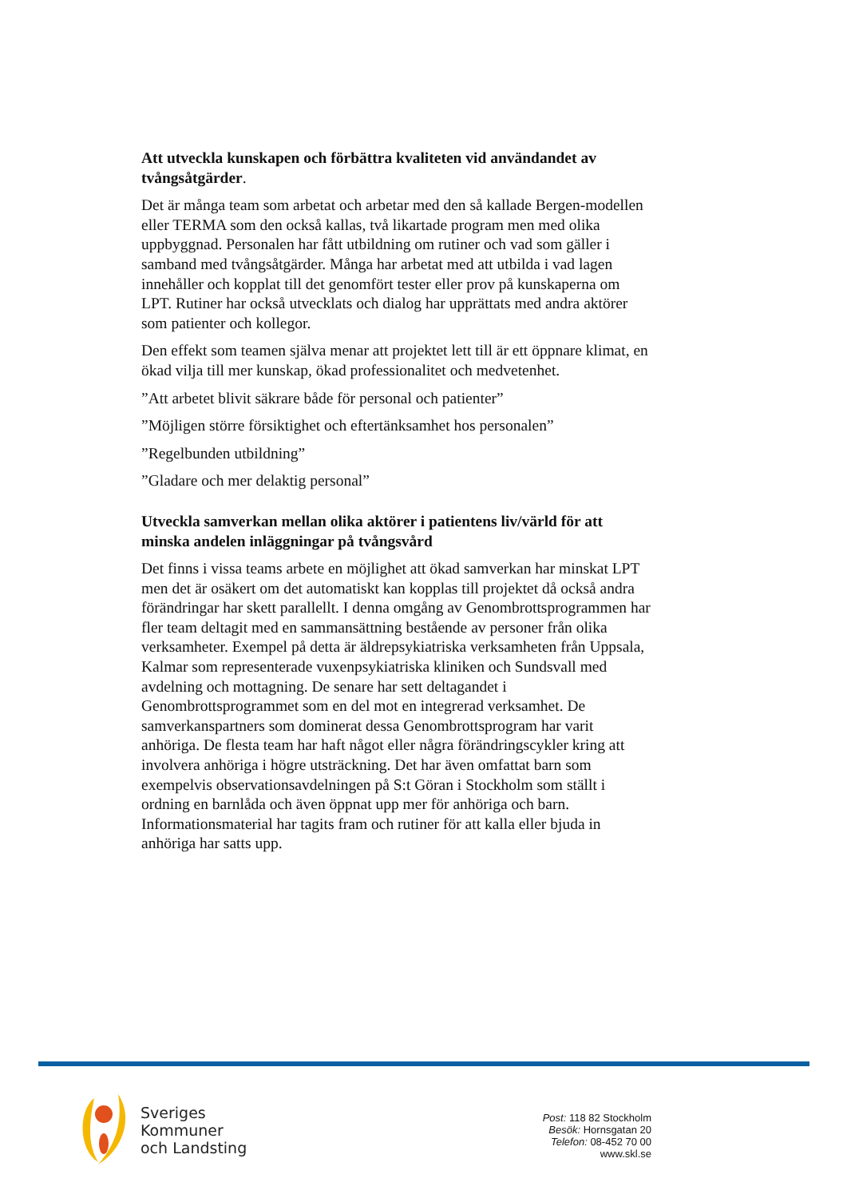Att utveckla kunskapen och förbättra kvaliteten vid användandet av tvångsåtgärder.
Det är många team som arbetat och arbetar med den så kallade Bergen-modellen eller TERMA som den också kallas, två likartade program men med olika uppbyggnad. Personalen har fått utbildning om rutiner och vad som gäller i samband med tvångsåtgärder. Många har arbetat med att utbilda i vad lagen innehåller och kopplat till det genomfört tester eller prov på kunskaperna om LPT. Rutiner har också utvecklats och dialog har upprättats med andra aktörer som patienter och kollegor.
Den effekt som teamen själva menar att projektet lett till är ett öppnare klimat, en ökad vilja till mer kunskap, ökad professionalitet och medvetenhet.
”Att arbetet blivit säkrare både för personal och patienter”
”Möjligen större försiktighet och eftertänksamhet hos personalen”
”Regelbunden utbildning”
”Gladare och mer delaktig personal”
Utveckla samverkan mellan olika aktörer i patientens liv/värld för att minska andelen inläggningar på tvångsvård
Det finns i vissa teams arbete en möjlighet att ökad samverkan har minskat LPT men det är osäkert om det automatiskt kan kopplas till projektet då också andra förändringar har skett parallellt. I denna omgång av Genombrottsprogrammen har fler team deltagit med en sammansättning bestående av personer från olika verksamheter. Exempel på detta är äldrepsykiatriska verksamheten från Uppsala, Kalmar som representerade vuxenpsykiatriska kliniken och Sundsvall med avdelning och mottagning. De senare har sett deltagandet i Genombrottsprogrammet som en del mot en integrerad verksamhet. De samverkanspartners som dominerat dessa Genombrottsprogram har varit anhöriga. De flesta team har haft något eller några förändringscykler kring att involvera anhöriga i högre utsträckning. Det har även omfattat barn som exempelvis observationsavdelningen på S:t Göran i Stockholm som ställt i ordning en barnlåda och även öppnat upp mer för anhöriga och barn. Informationsmaterial har tagits fram och rutiner för att kalla eller bjuda in anhöriga har satts upp.
Sveriges
Kommuner
och Landsting
Post: 118 82 Stockholm
Besök: Hornsgatan 20
Telefon: 08-452 70 00
www.skl.se